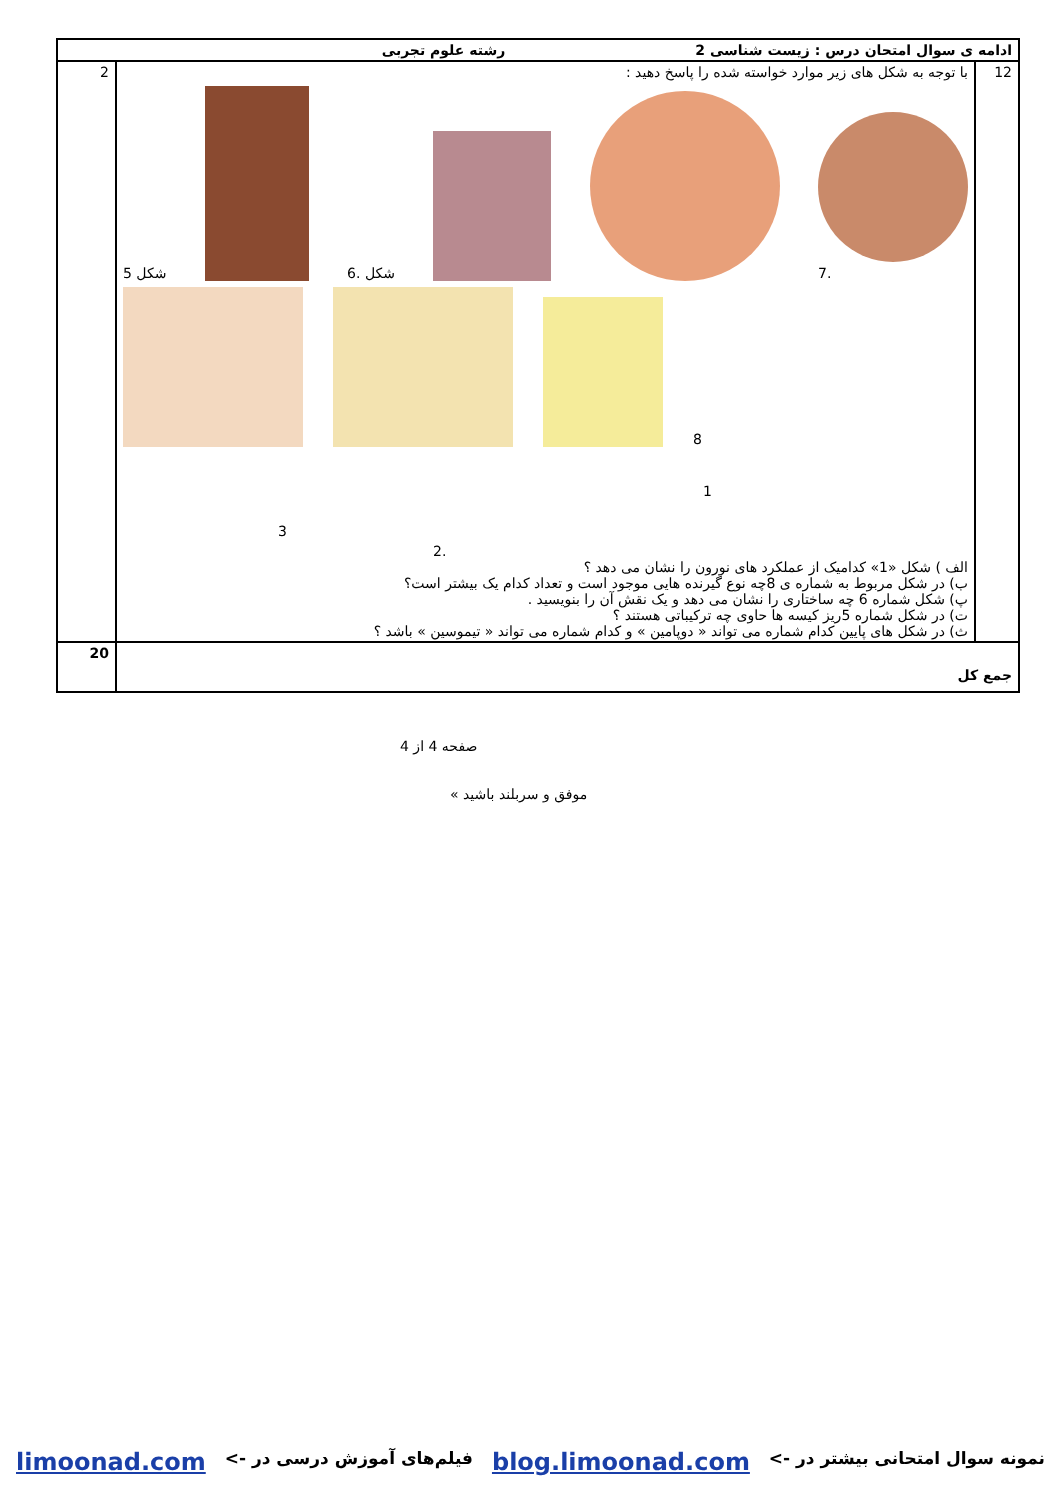| ادامه ی سوال امتحان درس : زیست شناسی 2 رشته علوم تجربی | | |
| 12 | با توجه به شکل های زیر موارد خواسته شده را پاسخ دهید : شکل 5 6. شکل 7. 8 1 3 2. الف ) شکل «1» کدامیک از عملکرد های نورون را نشان می دهد ؟ ب) در شکل مربوط به شماره ی 8چه نوع گیرنده هایی موجود است و تعداد کدام یک بیشتر است؟ پ) شکل شماره 6 چه ساختاری را نشان می دهد و یک نقش آن را بنویسید . ت) در شکل شماره 5ریز کیسه ها حاوی چه ترکیباتی هستند ؟ ث) در شکل های پایین کدام شماره می تواند « دوپامین » و کدام شماره می تواند « تیموسین » باشد ؟ | 2 |
| جمع کل | | 20 |
صفحه 4 از 4
« موفق و سربلند باشید
نمونه سوال امتحانی بیشتر در -> blog.limoonad.com فیلم‌های آموزش درسی در -> limoonad.com